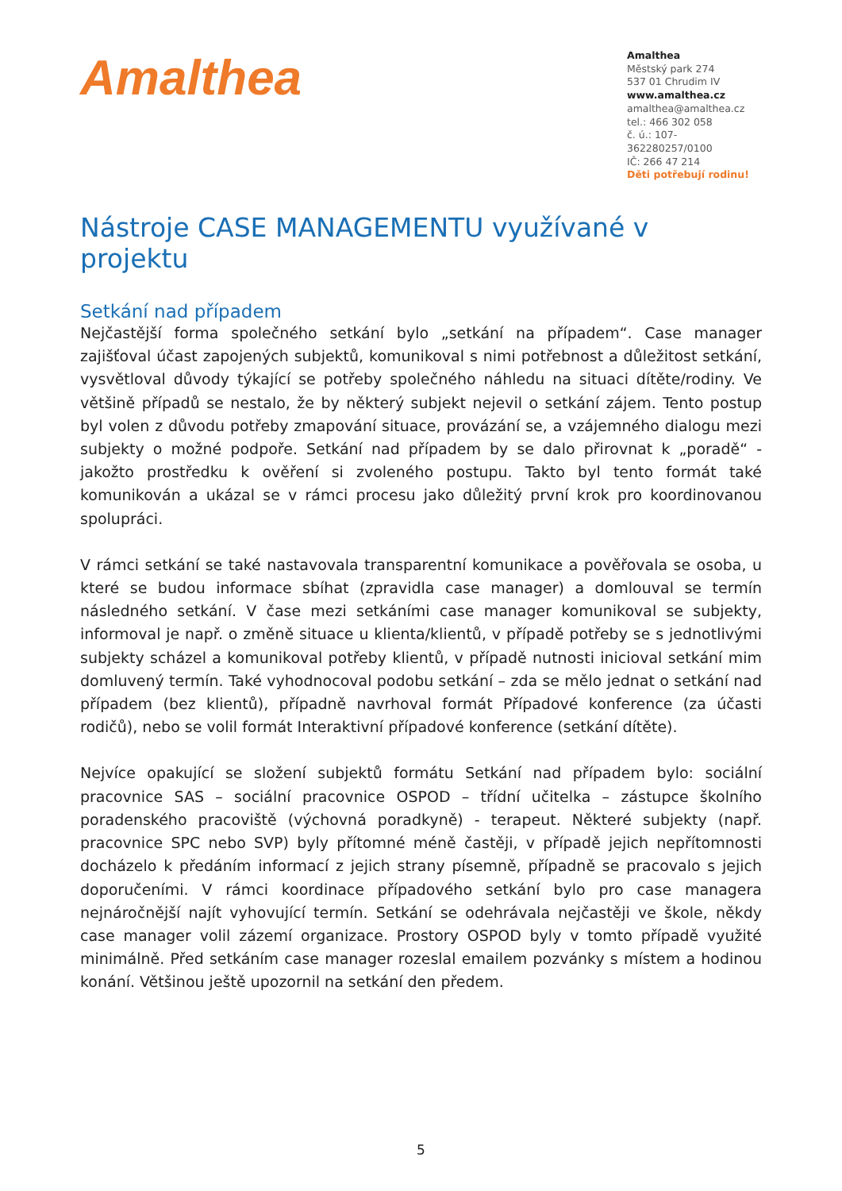Amalthea
Amalthea
Městský park 274
537 01 Chrudim IV
www.amalthea.cz
amalthea@amalthea.cz
tel.: 466 302 058
č. ú.: 107-362280257/0100
IČ: 266 47 214
Děti potřebují rodinu!
Nástroje CASE MANAGEMENTU využívané v projektu
Setkání nad případem
Nejčastější forma společného setkání bylo „setkání na případem“. Case manager zajišťoval účast zapojených subjektů, komunikoval s nimi potřebnost a důležitost setkání, vysvětloval důvody týkající se potřeby společného náhledu na situaci dítěte/rodiny. Ve většině případů se nestalo, že by některý subjekt nejevil o setkání zájem. Tento postup byl volen z důvodu potřeby zmapování situace, provázání se, a vzájemného dialogu mezi subjekty o možné podpoře. Setkání nad případem by se dalo přirovnat k „poradě“ - jakožto prostředku k ověření si zvoleného postupu. Takto byl tento formát také komunikován a ukázal se v rámci procesu jako důležitý první krok pro koordinovanou spolupráci.
V rámci setkání se také nastavovala transparentní komunikace a pověřovala se osoba, u které se budou informace sbíhat (zpravidla case manager) a domlouval se termín následného setkání. V čase mezi setkáními case manager komunikoval se subjekty, informoval je např. o změně situace u klienta/klientů, v případě potřeby se s jednotlivými subjekty scházel a komunikoval potřeby klientů, v případě nutnosti inicioval setkání mim domluvený termín. Také vyhodnocoval podobu setkání – zda se mělo jednat o setkání nad případem (bez klientů), případně navrhoval formát Případové konference (za účasti rodičů), nebo se volil formát Interaktivní případové konference (setkání dítěte).
Nejvíce opakující se složení subjektů formátu Setkání nad případem bylo: sociální pracovnice SAS – sociální pracovnice OSPOD – třídní učitelka – zástupce školního poradenského pracoviště (výchovná poradkyně) - terapeut. Některé subjekty (např. pracovnice SPC nebo SVP) byly přítomné méně častěji, v případě jejich nepřítomnosti docházelo k předáním informací z jejich strany písemně, případně se pracovalo s jejich doporučeními. V rámci koordinace případového setkání bylo pro case managera nejnáročnější najít vyhovující termín. Setkání se odehrávala nejčastěji ve škole, někdy case manager volil zázemí organizace. Prostory OSPOD byly v tomto případě využité minimálně. Před setkáním case manager rozeslal emailem pozvánky s místem a hodinou konání. Většinou ještě upozornil na setkání den předem.
5